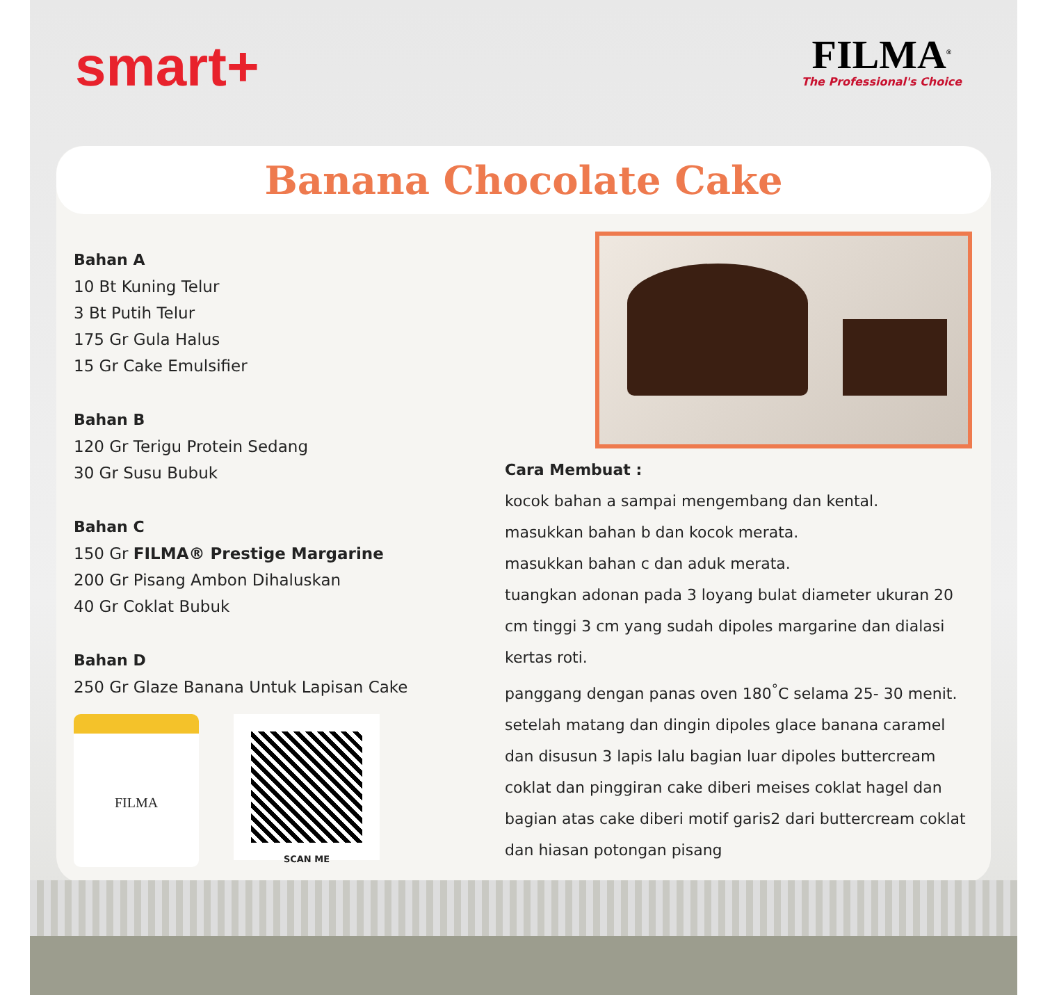smart+
FILMA<sup>®</sup>
The Professional's Choice
Banana Chocolate Cake
Bahan A
10 Bt Kuning Telur
3 Bt Putih Telur
175 Gr Gula Halus
15 Gr Cake Emulsifier
Bahan B
120 Gr Terigu Protein Sedang
30 Gr Susu Bubuk
Bahan C
150 Gr FILMA® Prestige Margarine
200 Gr Pisang Ambon Dihaluskan
40 Gr Coklat Bubuk
Bahan D
250 Gr Glaze Banana Untuk Lapisan Cake
FILMA
SCAN ME
Cara Membuat :
kocok bahan a sampai mengembang dan kental.
masukkan bahan b dan kocok merata.
masukkan bahan c dan aduk merata.
tuangkan adonan pada 3 loyang bulat diameter ukuran 20 cm tinggi 3 cm yang sudah dipoles margarine dan dialasi kertas roti.
panggang dengan panas oven 180<sup>°</sup>C selama 25- 30 menit.
setelah matang dan dingin dipoles glace banana caramel dan disusun 3 lapis lalu bagian luar dipoles buttercream coklat dan pinggiran cake diberi meises coklat hagel dan bagian atas cake diberi motif garis2 dari buttercream coklat dan hiasan potongan pisang